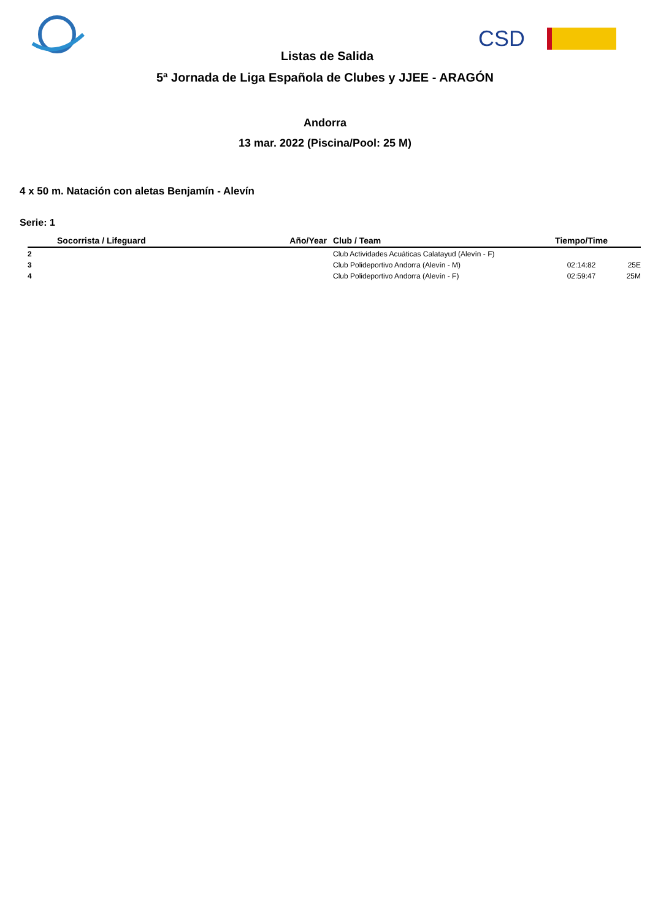CSD
Listas de Salida
5ª Jornada de Liga Española de Clubes y JJEE - ARAGÓN
Andorra
13 mar. 2022 (Piscina/Pool: 25 M)
4 x 50 m. Natación con aletas Benjamín - Alevín
Serie: 1
| | Socorrista / Lifeguard | Año/Year | Club / Team | Tiempo/Time | |
| --- | --- | --- | --- | --- | --- |
| 2 | | | Club Actividades Acuáticas Calatayud (Alevín - F) | | |
| 3 | | | Club Polideportivo Andorra (Alevín - M) | 02:14:82 | 25E |
| 4 | | | Club Polideportivo Andorra (Alevín - F) | 02:59:47 | 25M |